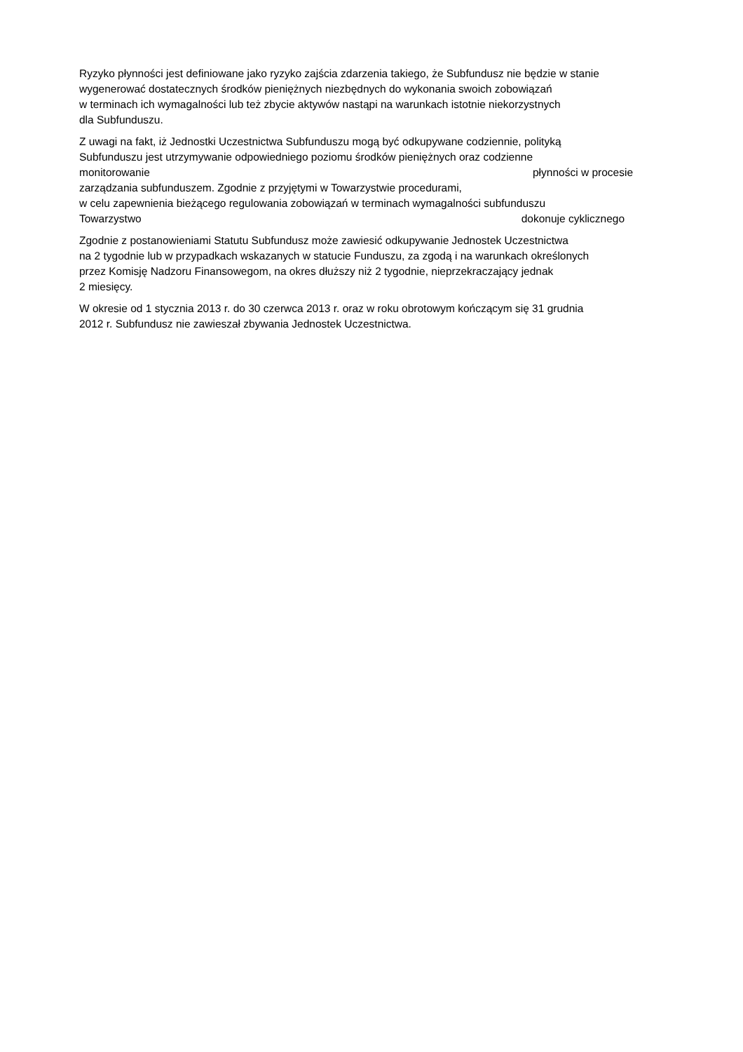Ryzyko płynności jest definiowane jako ryzyko zajścia zdarzenia takiego, że Subfundusz nie będzie w stanie
wygenerować dostatecznych środków pieniężnych niezbędnych do wykonania swoich zobowiązań
w terminach ich wymagalności lub też zbycie aktywów nastąpi na warunkach istotnie niekorzystnych
dla Subfunduszu.
Z uwagi na fakt, iż Jednostki Uczestnictwa Subfunduszu mogą być odkupywane codziennie, polityką
Subfunduszu jest utrzymywanie odpowiedniego poziomu środków pieniężnych oraz codzienne
monitorowanie płynności w procesie
zarządzania subfunduszem. Zgodnie z przyjętymi w Towarzystwie procedurami,
w celu zapewnienia bieżącego regulowania zobowiązań w terminach wymagalności subfunduszu
Towarzystwo dokonuje cyklicznego
Zgodnie z postanowieniami Statutu Subfundusz może zawiesić odkupywanie Jednostek Uczestnictwa
na 2 tygodnie lub w przypadkach wskazanych w statucie Funduszu, za zgodą i na warunkach określonych
przez Komisję Nadzoru Finansowegom, na okres dłuższy niż 2 tygodnie, nieprzekraczający jednak
2 miesięcy.
W okresie od 1 stycznia 2013 r. do 30 czerwca 2013 r. oraz w roku obrotowym kończącym się 31 grudnia
2012 r. Subfundusz nie zawieszał zbywania Jednostek Uczestnictwa.